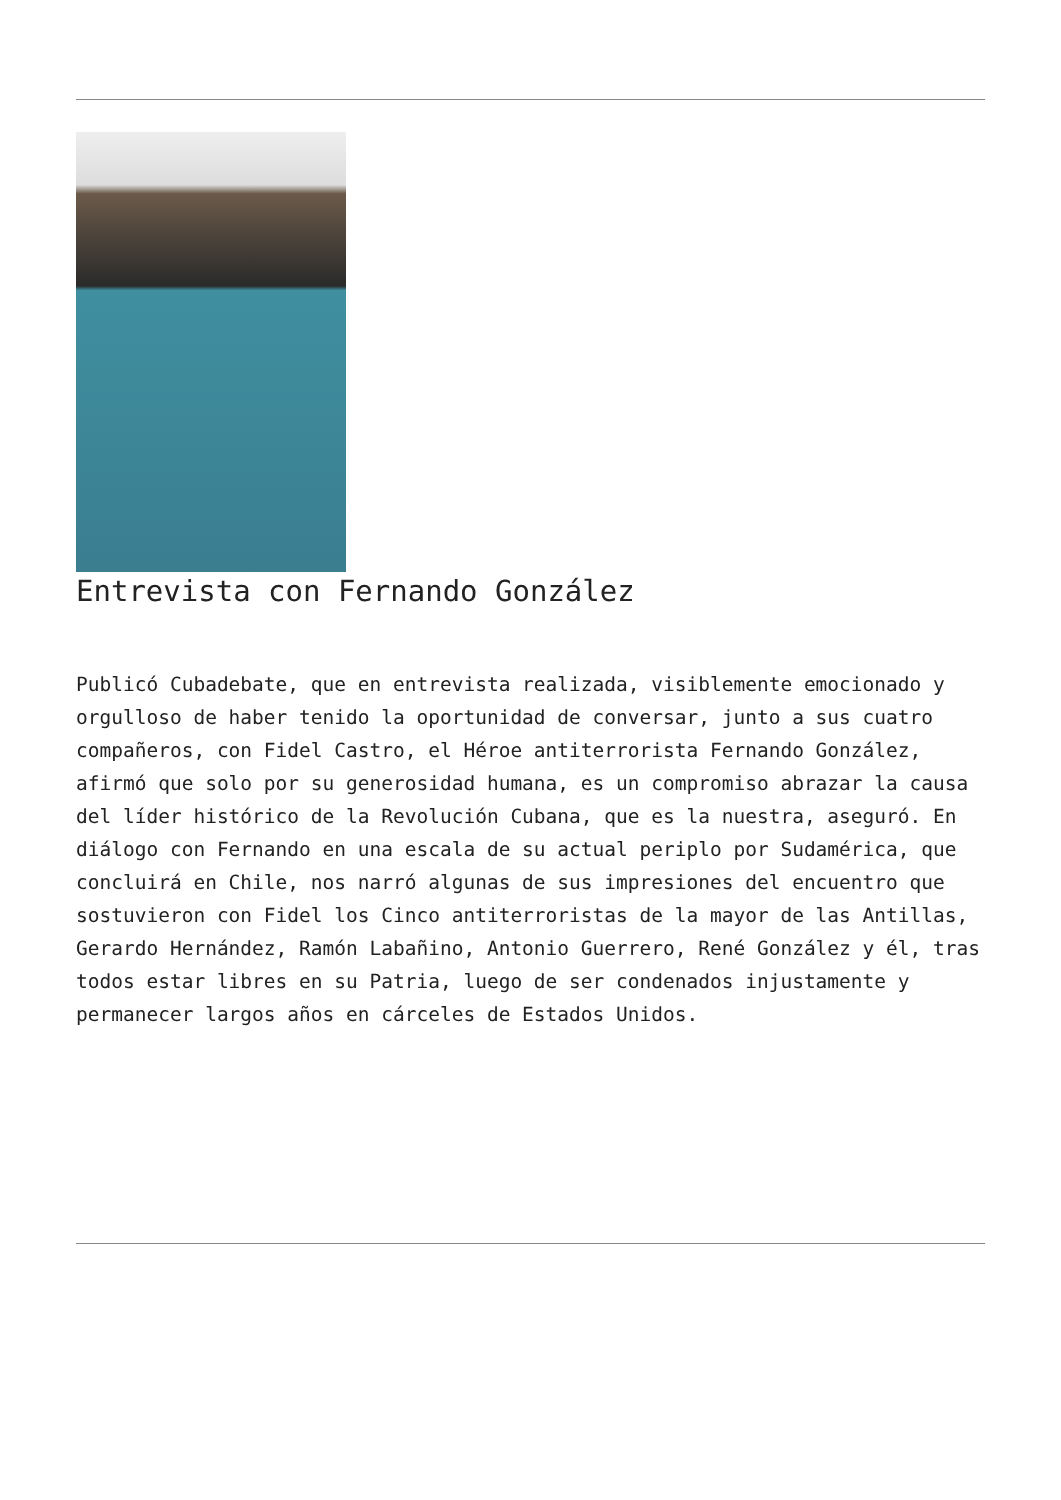Entrevista con Fernando González
Publicó Cubadebate, que en entrevista realizada, visiblemente emocionado y orgulloso de haber tenido la oportunidad de conversar, junto a sus cuatro compañeros, con Fidel Castro, el Héroe antiterrorista Fernando González, afirmó que solo por su generosidad humana, es un compromiso abrazar la causa del líder histórico de la Revolución Cubana, que es la nuestra, aseguró. En diálogo con Fernando en una escala de su actual periplo por Sudamérica, que concluirá en Chile, nos narró algunas de sus impresiones del encuentro que sostuvieron con Fidel los Cinco antiterroristas de la mayor de las Antillas, Gerardo Hernández, Ramón Labañino, Antonio Guerrero, René González y él, tras todos estar libres en su Patria, luego de ser condenados injustamente y permanecer largos años en cárceles de Estados Unidos.